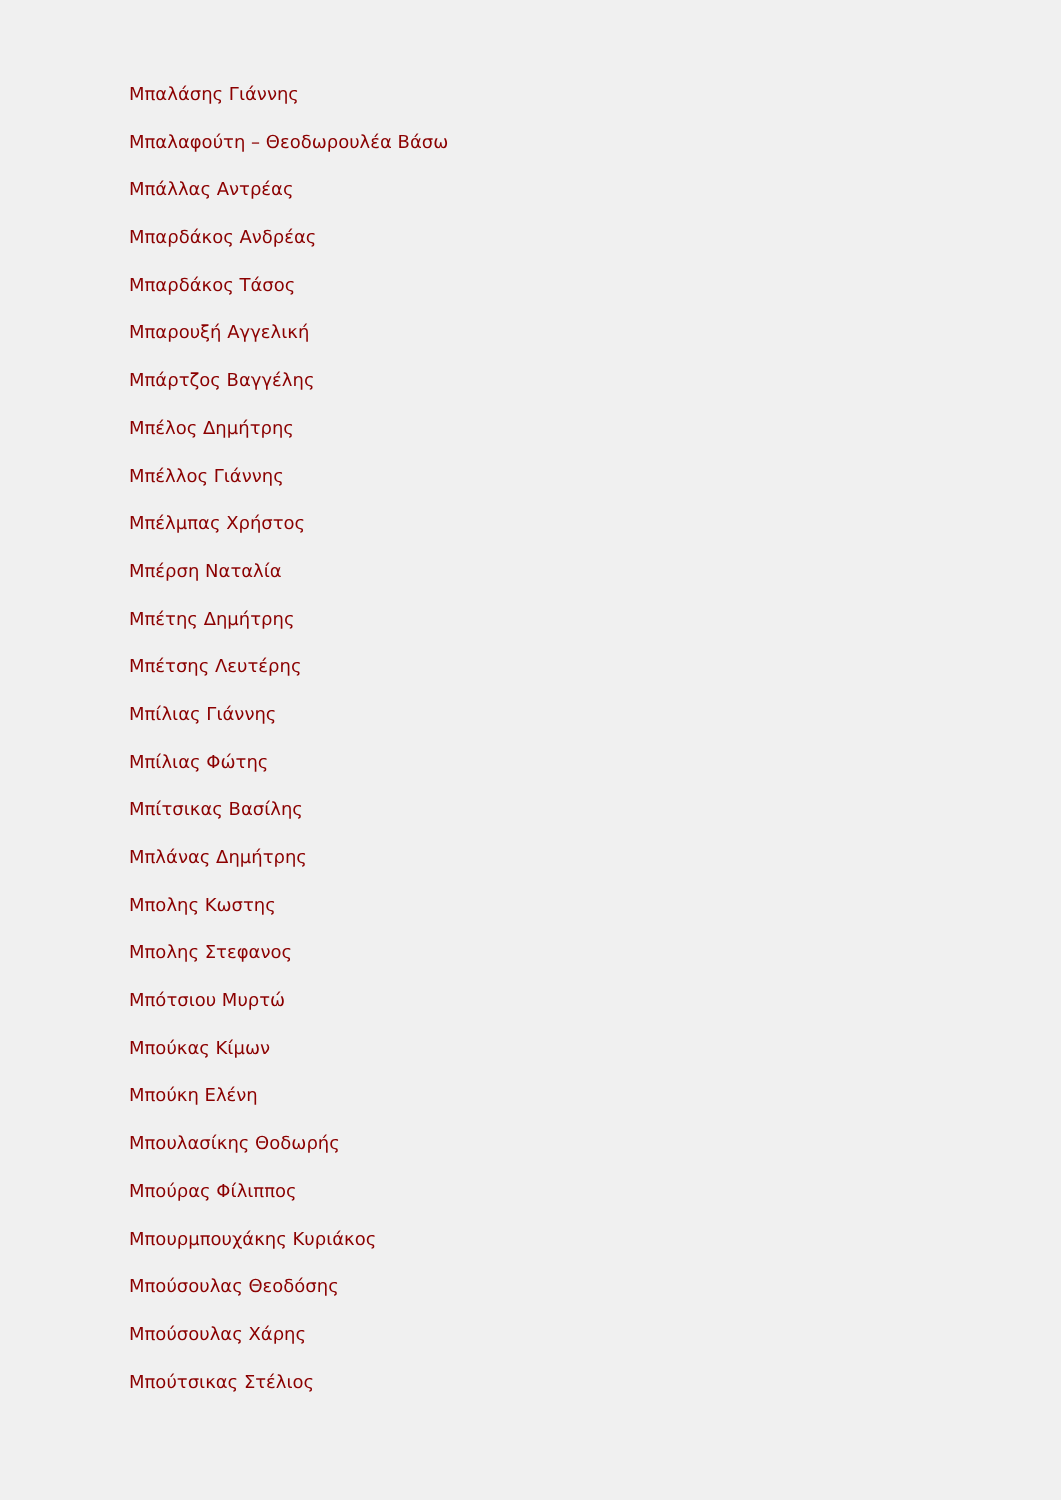Μπαλάσης Γιάννης
Μπαλαφούτη – Θεοδωρουλέα Βάσω
Μπάλλας Αντρέας
Μπαρδάκος Ανδρέας
Μπαρδάκος Τάσος
Μπαρουξή Αγγελική
Μπάρτζος Βαγγέλης
Μπέλος Δημήτρης
Μπέλλος Γιάννης
Μπέλμπας Χρήστος
Μπέρση Ναταλία
Μπέτης Δημήτρης
Μπέτσης Λευτέρης
Μπίλιας Γιάννης
Μπίλιας Φώτης
Μπίτσικας Βασίλης
Μπλάνας Δημήτρης
Μπολης Κωστης
Μπολης Στεφανος
Μπότσιου Μυρτώ
Μπούκας Κίμων
Μπούκη Ελένη
Μπουλασίκης Θοδωρής
Μπούρας Φίλιππος
Μπουρμπουχάκης Κυριάκος
Μπούσουλας Θεοδόσης
Μπούσουλας Χάρης
Μπούτσικας Στέλιος